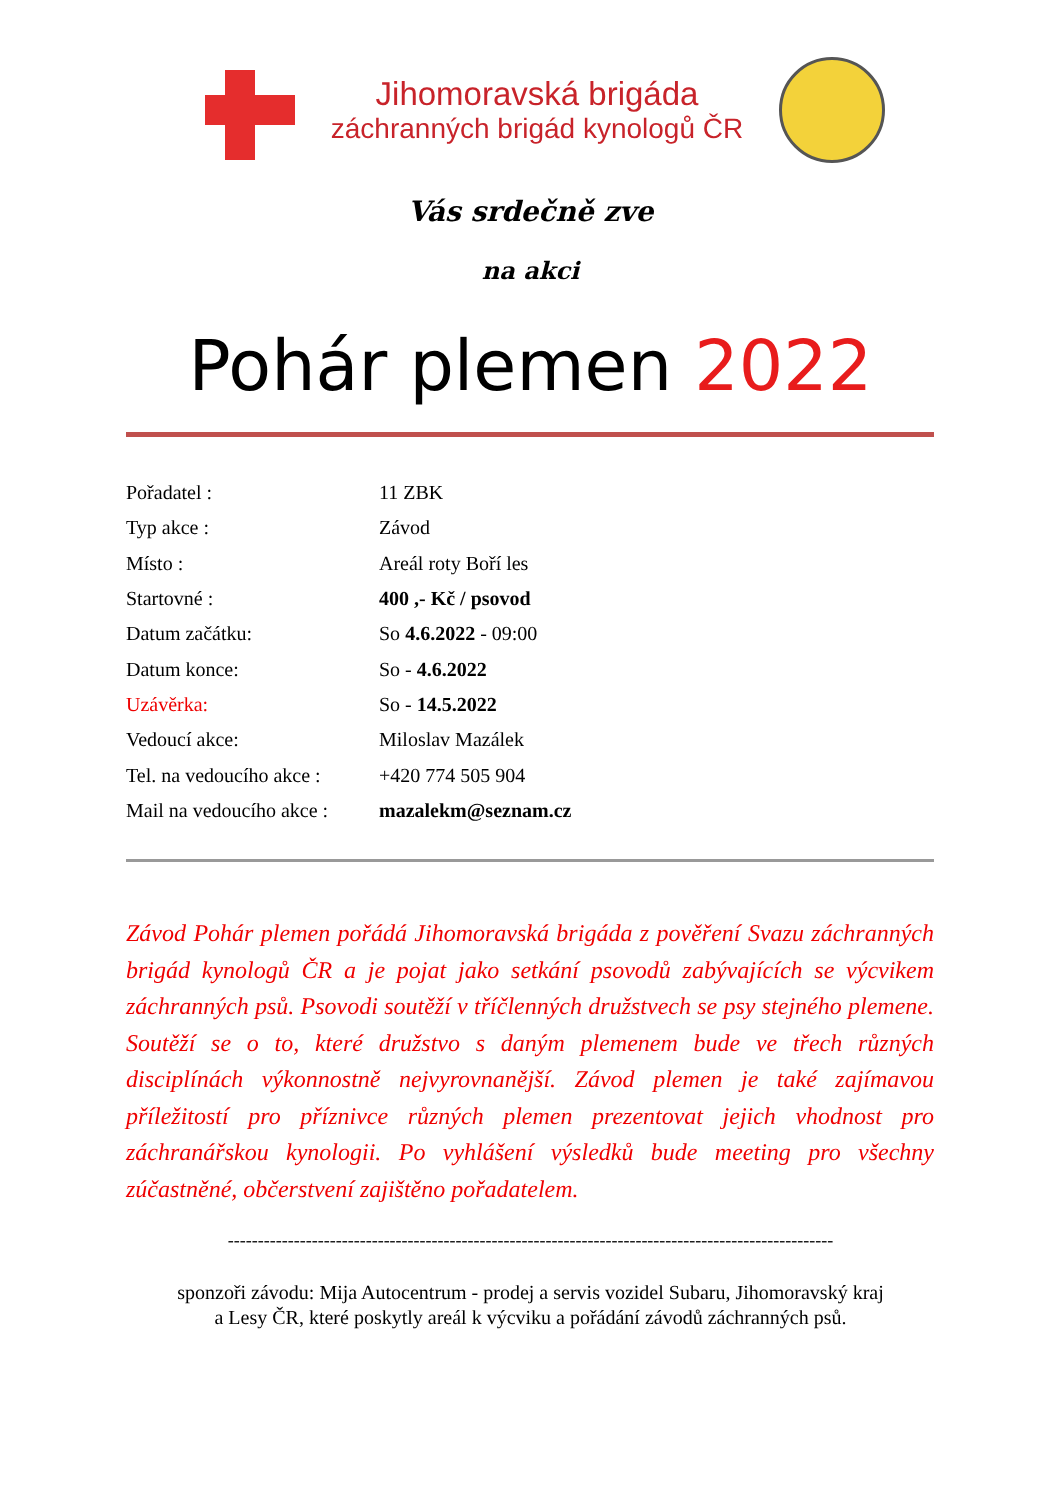Jihomoravská brigáda
záchranných brigád kynologů ČR
Vás srdečně zve
na akci
Pohár plemen 2022
| Pořadatel : | 11 ZBK |
| Typ akce : | Závod |
| Místo : | Areál roty Boří les |
| Startovné : | 400 ,- Kč / psovod |
| Datum začátku: | So 4.6.2022 - 09:00 |
| Datum konce: | So - 4.6.2022 |
| Uzávěrka: | So - 14.5.2022 |
| Vedoucí akce: | Miloslav Mazálek |
| Tel. na vedoucího akce : | +420 774 505 904 |
| Mail na vedoucího akce : | mazalekm@seznam.cz |
Závod Pohár plemen pořádá Jihomoravská brigáda z pověření Svazu záchranných brigád kynologů ČR a je pojat jako setkání psovodů zabývajících se výcvikem záchranných psů. Psovodi soutěží v tříčlenných družstvech se psy stejného plemene. Soutěží se o to, které družstvo s daným plemenem bude ve třech různých disciplínách výkonnostně nejvyrovnanější. Závod plemen je také zajímavou příležitostí pro příznivce různých plemen prezentovat jejich vhodnost pro záchranářskou kynologii. Po vyhlášení výsledků bude meeting pro všechny zúčastněné, občerstvení zajištěno pořadatelem.
-----------------------------------------------------------------------------------------------------
sponzoři závodu: Mija Autocentrum - prodej a servis vozidel Subaru, Jihomoravský kraj
a Lesy ČR, které poskytly areál k výcviku a pořádání závodů záchranných psů.